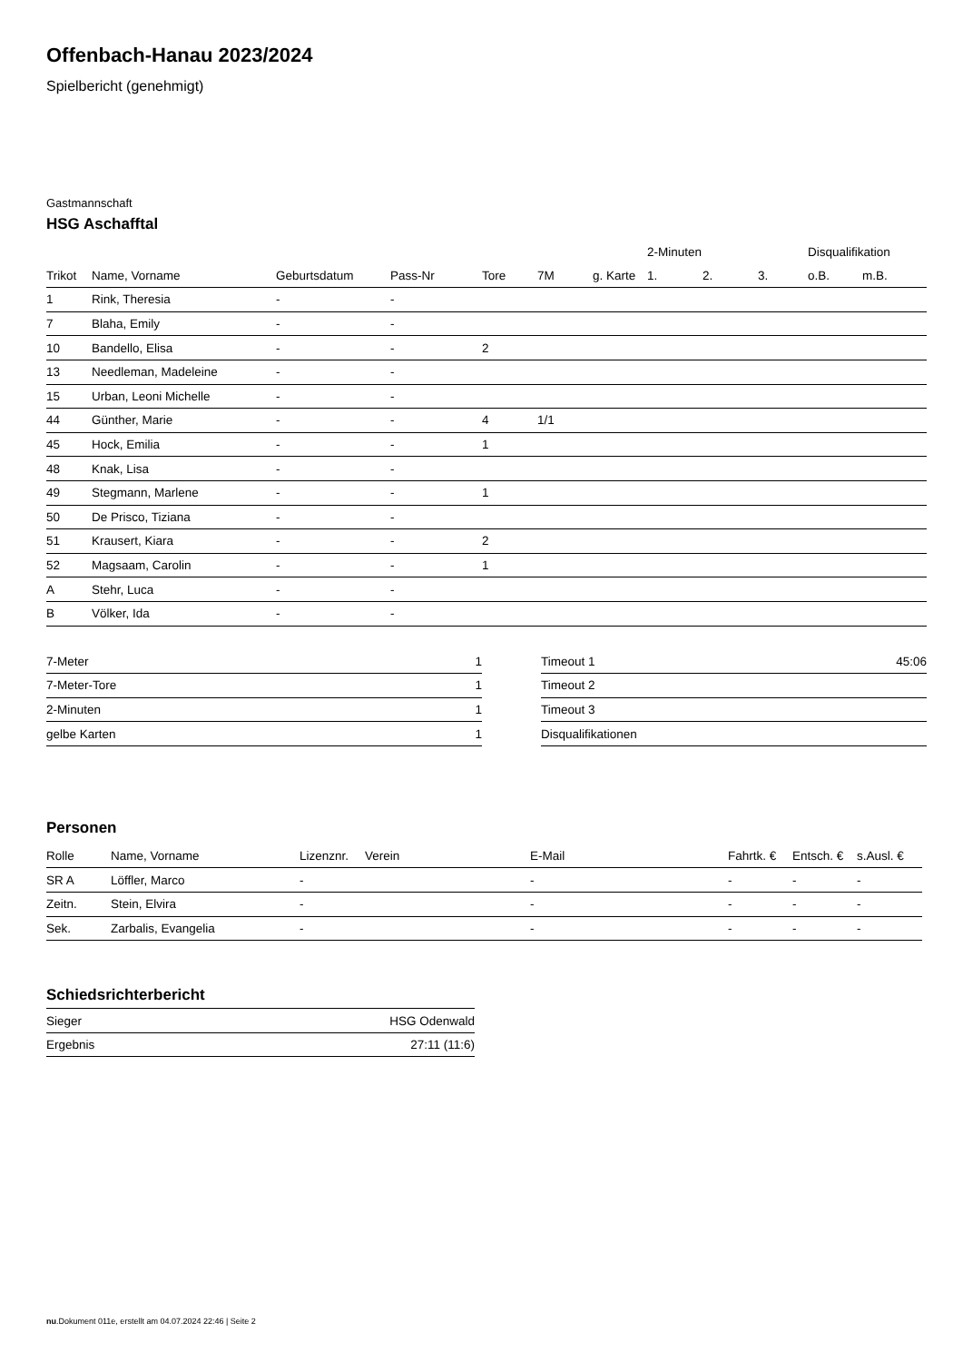Offenbach-Hanau 2023/2024
Spielbericht (genehmigt)
Gastmannschaft
HSG Aschafftal
| | | | | | | | 2-Minuten | | | Disqualifikation | |
| --- | --- | --- | --- | --- | --- | --- | --- | --- | --- | --- | --- |
| Trikot | Name, Vorname | Geburtsdatum | Pass-Nr | Tore | 7M | g. Karte | 1. | 2. | 3. | o.B. | m.B. |
| 1 | Rink, Theresia | - | - | | | | | | | | |
| 7 | Blaha, Emily | - | - | | | | | | | | |
| 10 | Bandello, Elisa | - | - | 2 | | | | | | | |
| 13 | Needleman, Madeleine | - | - | | | | | | | | |
| 15 | Urban, Leoni Michelle | - | - | | | | | | | | |
| 44 | Günther, Marie | - | - | 4 | 1/1 | | | | | | |
| 45 | Hock, Emilia | - | - | 1 | | | | | | | |
| 48 | Knak, Lisa | - | - | | | | | | | | |
| 49 | Stegmann, Marlene | - | - | 1 | | | | | | | |
| 50 | De Prisco, Tiziana | - | - | | | | | | | | |
| 51 | Krausert, Kiara | - | - | 2 | | | | | | | |
| 52 | Magsaam, Carolin | - | - | 1 | | | | | | | |
| A | Stehr, Luca | - | - | | | | | | | | |
| B | Völker, Ida | - | - | | | | | | | | |
| 7-Meter | 1 |
| 7-Meter-Tore | 1 |
| 2-Minuten | 1 |
| gelbe Karten | 1 |
| Timeout 1 | 45:06 |
| Timeout 2 | |
| Timeout 3 | |
| Disqualifikationen | |
Personen
| Rolle | Name, Vorname | Lizenznr. | Verein | E-Mail | Fahrtk. € | Entsch. € | s.Ausl. € |
| --- | --- | --- | --- | --- | --- | --- | --- |
| SR A | Löffler, Marco | - | | - | - | - | - |
| Zeitn. | Stein, Elvira | - | | - | - | - | - |
| Sek. | Zarbalis, Evangelia | - | | - | - | - | - |
Schiedsrichterbericht
| Sieger | HSG Odenwald |
| Ergebnis | 27:11 (11:6) |
nu.Dokument 011e, erstellt am 04.07.2024 22:46 | Seite 2